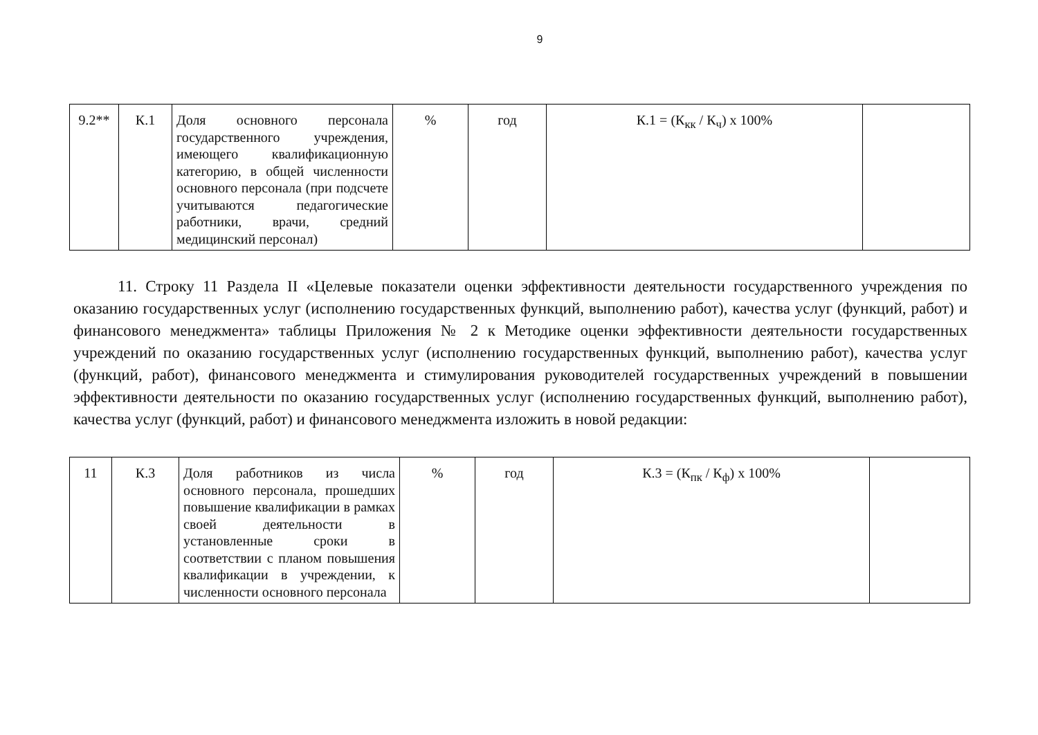9
| 9.2** | К.1 | Доля основного персонала государственного учреждения, имеющего квалификационную категорию, в общей численности основного персонала (при подсчете учитываются педагогические работники, врачи, средний медицинский персонал) | % | год | К.1 = (К<sub>кк</sub> / К<sub>ч</sub>) х 100% | |
11. Строку 11 Раздела II «Целевые показатели оценки эффективности деятельности государственного учреждения по оказанию государственных услуг (исполнению государственных функций, выполнению работ), качества услуг (функций, работ) и финансового менеджмента» таблицы Приложения № 2 к Методике оценки эффективности деятельности государственных учреждений по оказанию государственных услуг (исполнению государственных функций, выполнению работ), качества услуг (функций, работ), финансового менеджмента и стимулирования руководителей государственных учреждений в повышении эффективности деятельности по оказанию государственных услуг (исполнению государственных функций, выполнению работ), качества услуг (функций, работ) и финансового менеджмента изложить в новой редакции:
| 11 | К.3 | Доля работников из числа основного персонала, прошедших повышение квалификации в рамках своей деятельности в установленные сроки в соответствии с планом повышения квалификации в учреждении, к численности основного персонала | % | год | К.3 = (К<sub>пк</sub> / К<sub>ф</sub>) х 100% | |